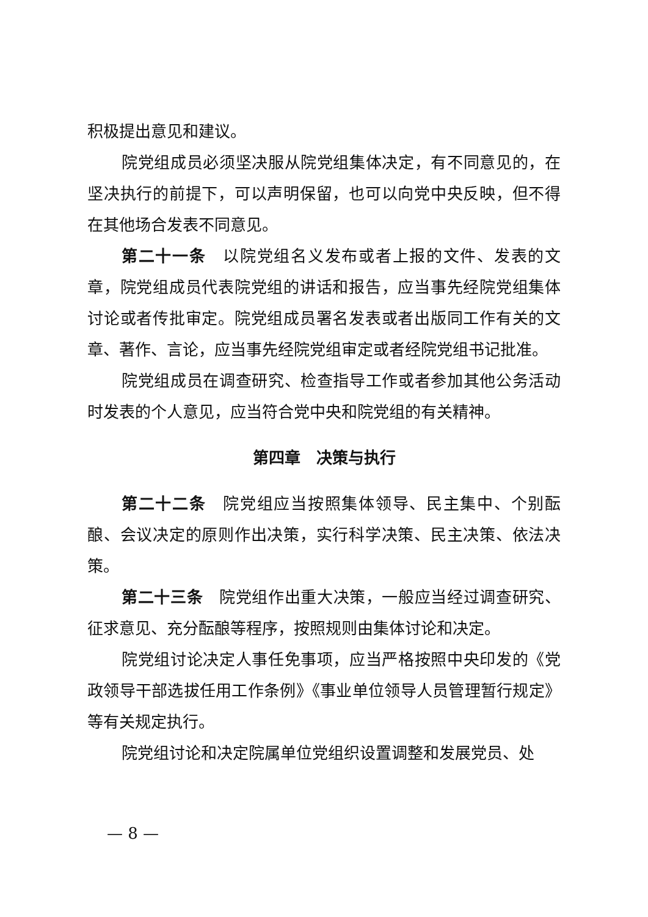积极提出意见和建议。
院党组成员必须坚决服从院党组集体决定，有不同意见的，在坚决执行的前提下，可以声明保留，也可以向党中央反映，但不得在其他场合发表不同意见。
第二十一条　以院党组名义发布或者上报的文件、发表的文章，院党组成员代表院党组的讲话和报告，应当事先经院党组集体讨论或者传批审定。院党组成员署名发表或者出版同工作有关的文章、著作、言论，应当事先经院党组审定或者经院党组书记批准。
院党组成员在调查研究、检查指导工作或者参加其他公务活动时发表的个人意见，应当符合党中央和院党组的有关精神。
第四章　决策与执行
第二十二条　院党组应当按照集体领导、民主集中、个别酝酿、会议决定的原则作出决策，实行科学决策、民主决策、依法决策。
第二十三条　院党组作出重大决策，一般应当经过调查研究、征求意见、充分酝酿等程序，按照规则由集体讨论和决定。
院党组讨论决定人事任免事项，应当严格按照中央印发的《党政领导干部选拔任用工作条例》《事业单位领导人员管理暂行规定》等有关规定执行。
院党组讨论和决定院属单位党组织设置调整和发展党员、处
— 8 —